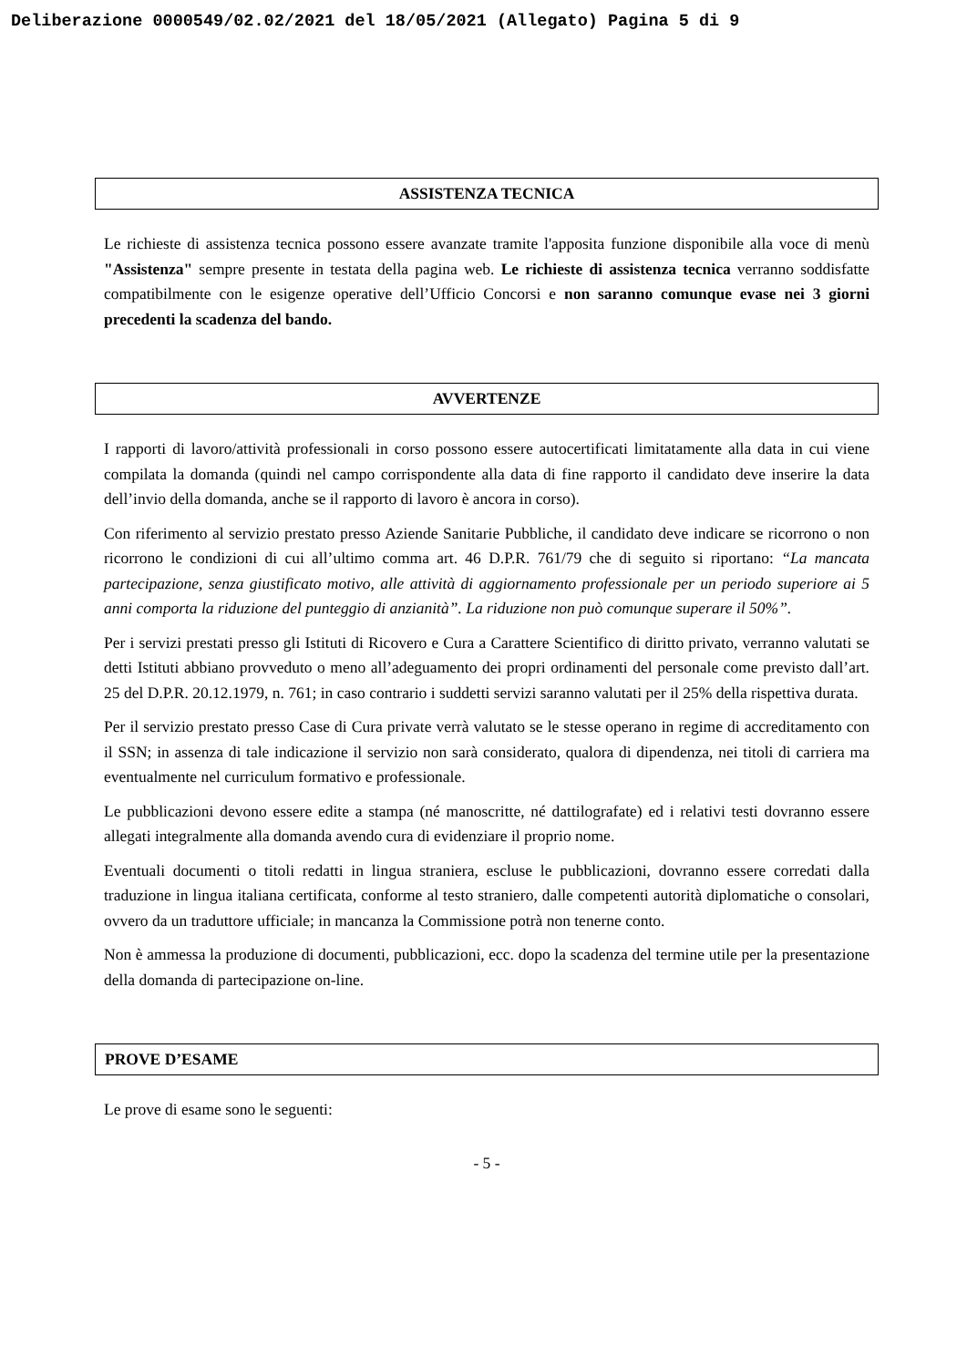Deliberazione 0000549/02.02/2021 del 18/05/2021 (Allegato) Pagina 5 di 9
ASSISTENZA TECNICA
Le richieste di assistenza tecnica possono essere avanzate tramite l'apposita funzione disponibile alla voce di menù "Assistenza" sempre presente in testata della pagina web. Le richieste di assistenza tecnica verranno soddisfatte compatibilmente con le esigenze operative dell’Ufficio Concorsi e non saranno comunque evase nei 3 giorni precedenti la scadenza del bando.
AVVERTENZE
I rapporti di lavoro/attività professionali in corso possono essere autocertificati limitatamente alla data in cui viene compilata la domanda (quindi nel campo corrispondente alla data di fine rapporto il candidato deve inserire la data dell’invio della domanda, anche se il rapporto di lavoro è ancora in corso).
Con riferimento al servizio prestato presso Aziende Sanitarie Pubbliche, il candidato deve indicare se ricorrono o non ricorrono le condizioni di cui all’ultimo comma art. 46 D.P.R. 761/79 che di seguito si riportano: “La mancata partecipazione, senza giustificato motivo, alle attività di aggiornamento professionale per un periodo superiore ai 5 anni comporta la riduzione del punteggio di anzianità”. La riduzione non può comunque superare il 50%”.
Per i servizi prestati presso gli Istituti di Ricovero e Cura a Carattere Scientifico di diritto privato, verranno valutati se detti Istituti abbiano provveduto o meno all’adeguamento dei propri ordinamenti del personale come previsto dall’art. 25 del D.P.R. 20.12.1979, n. 761; in caso contrario i suddetti servizi saranno valutati per il 25% della rispettiva durata.
Per il servizio prestato presso Case di Cura private verrà valutato se le stesse operano in regime di accreditamento con il SSN; in assenza di tale indicazione il servizio non sarà considerato, qualora di dipendenza, nei titoli di carriera ma eventualmente nel curriculum formativo e professionale.
Le pubblicazioni devono essere edite a stampa (né manoscritte, né dattilografate) ed i relativi testi dovranno essere allegati integralmente alla domanda avendo cura di evidenziare il proprio nome.
Eventuali documenti o titoli redatti in lingua straniera, escluse le pubblicazioni, dovranno essere corredati dalla traduzione in lingua italiana certificata, conforme al testo straniero, dalle competenti autorità diplomatiche o consolari, ovvero da un traduttore ufficiale; in mancanza la Commissione potrà non tenerne conto.
Non è ammessa la produzione di documenti, pubblicazioni, ecc. dopo la scadenza del termine utile per la presentazione della domanda di partecipazione on-line.
PROVE D’ESAME
Le prove di esame sono le seguenti:
- 5 -